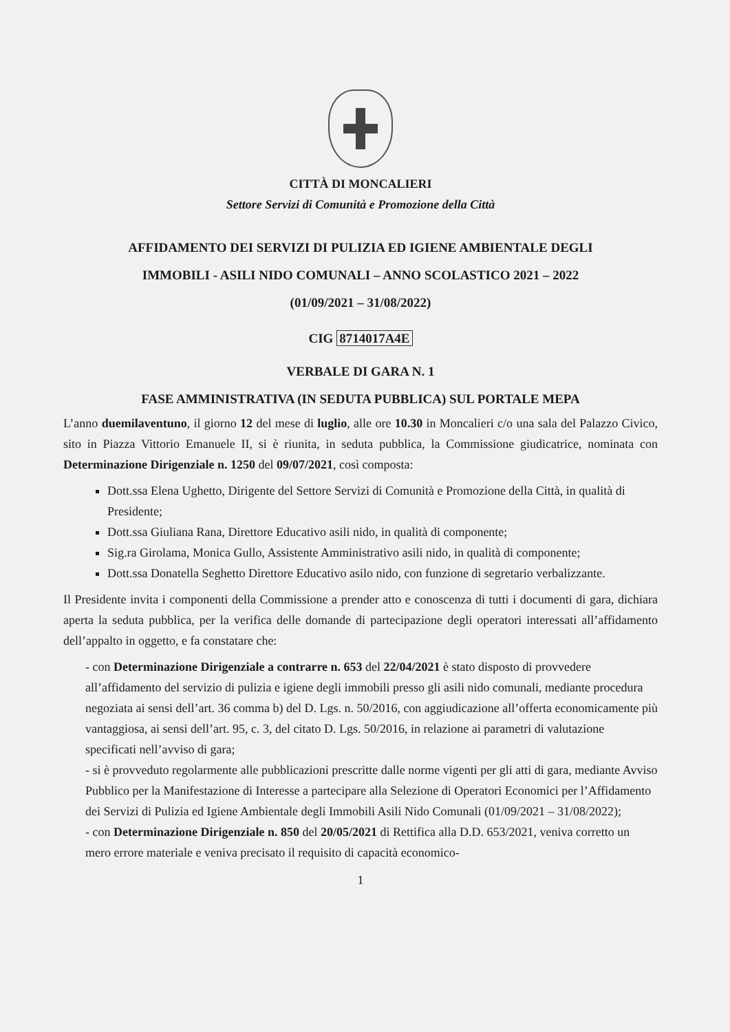CITTÀ DI MONCALIERI
Settore Servizi di Comunità e Promozione della Città
AFFIDAMENTO DEI SERVIZI DI PULIZIA ED IGIENE AMBIENTALE DEGLI
IMMOBILI - ASILI NIDO COMUNALI – ANNO SCOLASTICO 2021 – 2022
(01/09/2021 – 31/08/2022)
CIG 8714017A4E
VERBALE DI GARA N. 1
FASE AMMINISTRATIVA (IN SEDUTA PUBBLICA) SUL PORTALE MEPA
L’anno duemilaventuno, il giorno 12 del mese di luglio, alle ore 10.30 in Moncalieri c/o una sala del Palazzo Civico, sito in Piazza Vittorio Emanuele II, si è riunita, in seduta pubblica, la Commissione giudicatrice, nominata con Determinazione Dirigenziale n. 1250 del 09/07/2021, così composta:
Dott.ssa Elena Ughetto, Dirigente del Settore Servizi di Comunità e Promozione della Città, in qualità di Presidente;
Dott.ssa Giuliana Rana, Direttore Educativo asili nido, in qualità di componente;
Sig.ra Girolama, Monica Gullo, Assistente Amministrativo asili nido, in qualità di componente;
Dott.ssa Donatella Seghetto Direttore Educativo asilo nido, con funzione di segretario verbalizzante.
Il Presidente invita i componenti della Commissione a prender atto e conoscenza di tutti i documenti di gara, dichiara aperta la seduta pubblica, per la verifica delle domande di partecipazione degli operatori interessati all’affidamento dell’appalto in oggetto, e fa constatare che:
- con Determinazione Dirigenziale a contrarre n. 653 del 22/04/2021 è stato disposto di provvedere all’affidamento del servizio di pulizia e igiene degli immobili presso gli asili nido comunali, mediante procedura negoziata ai sensi dell’art. 36 comma b) del D. Lgs. n. 50/2016, con aggiudicazione all’offerta economicamente più vantaggiosa, ai sensi dell’art. 95, c. 3, del citato D. Lgs. 50/2016, in relazione ai parametri di valutazione specificati nell’avviso di gara;
- si è provveduto regolarmente alle pubblicazioni prescritte dalle norme vigenti per gli atti di gara, mediante Avviso Pubblico per la Manifestazione di Interesse a partecipare alla Selezione di Operatori Economici per l’Affidamento dei Servizi di Pulizia ed Igiene Ambientale degli Immobili Asili Nido Comunali (01/09/2021 – 31/08/2022);
- con Determinazione Dirigenziale n. 850 del 20/05/2021 di Rettifica alla D.D. 653/2021, veniva corretto un mero errore materiale e veniva precisato il requisito di capacità economico-
1